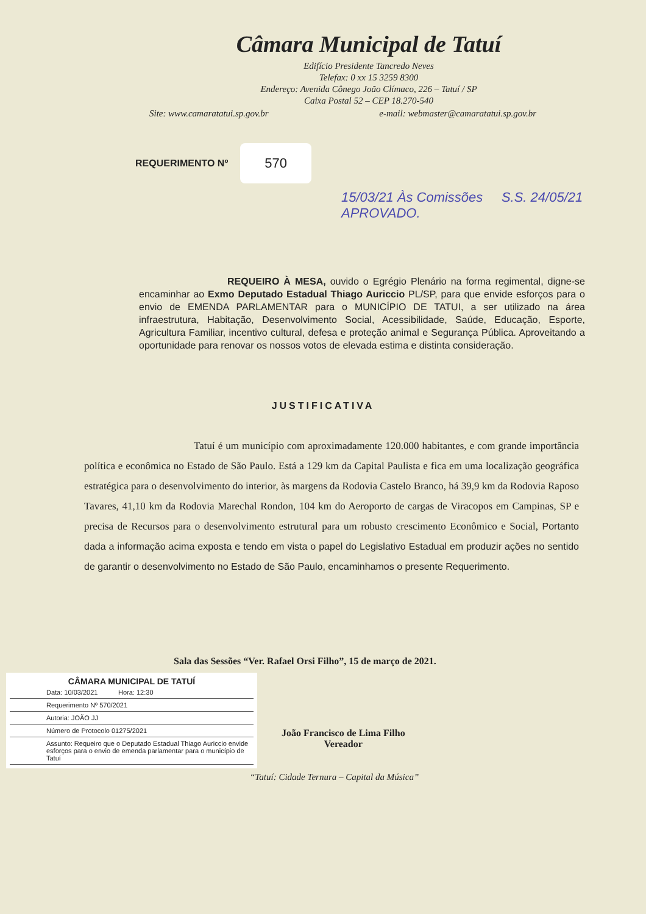Câmara Municipal de Tatuí
Edifício Presidente Tancredo Neves
Telefax: 0 xx 15 3259 8300
Endereço: Avenida Cônego João Clímaco, 226 – Tatuí / SP
Caixa Postal 52 – CEP 18.270-540
Site: www.camaratatui.sp.gov.br e-mail: webmaster@camaratatui.sp.gov.br
REQUERIMENTO Nº 570
15/03/21 Às Comissões S.S. 24/05/21 APROVADO.
REQUEIRO À MESA, ouvido o Egrégio Plenário na forma regimental, digne-se encaminhar ao Exmo Deputado Estadual Thiago Auriccio PL/SP, para que envide esforços para o envio de EMENDA PARLAMENTAR para o MUNICÍPIO DE TATUI, a ser utilizado na área infraestrutura, Habitação, Desenvolvimento Social, Acessibilidade, Saúde, Educação, Esporte, Agricultura Familiar, incentivo cultural, defesa e proteção animal e Segurança Pública. Aproveitando a oportunidade para renovar os nossos votos de elevada estima e distinta consideração.
JUSTIFICATIVA
Tatuí é um município com aproximadamente 120.000 habitantes, e com grande importância política e econômica no Estado de São Paulo. Está a 129 km da Capital Paulista e fica em uma localização geográfica estratégica para o desenvolvimento do interior, às margens da Rodovia Castelo Branco, há 39,9 km da Rodovia Raposo Tavares, 41,10 km da Rodovia Marechal Rondon, 104 km do Aeroporto de cargas de Viracopos em Campinas, SP e precisa de Recursos para o desenvolvimento estrutural para um robusto crescimento Econômico e Social, Portanto dada a informação acima exposta e tendo em vista o papel do Legislativo Estadual em produzir ações no sentido de garantir o desenvolvimento no Estado de São Paulo, encaminhamos o presente Requerimento.
Sala das Sessões “Ver. Rafael Orsi Filho”, 15 de março de 2021.
CÂMARA MUNICIPAL DE TATUÍ
Data: 10/03/2021 Hora: 12:30
Requerimento Nº 570/2021
Autoria: JOÃO JJ
Número de Protocolo 01275/2021
Assunto: Requeiro que o Deputado Estadual Thiago Auriccio envide esforços para o envio de emenda parlamentar para o município de Tatuí
João Francisco de Lima Filho
Vereador
“Tatuí: Cidade Ternura – Capital da Música”